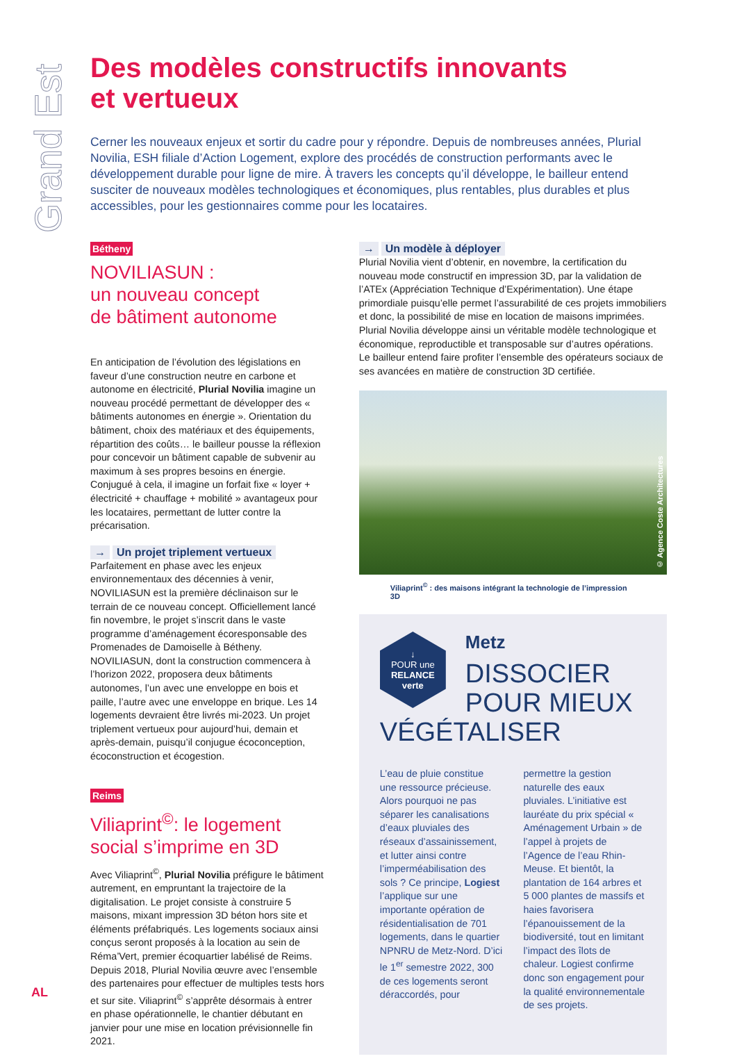Grand Est
Des modèles constructifs innovants
et vertueux
Cerner les nouveaux enjeux et sortir du cadre pour y répondre. Depuis de nombreuses années, Plurial Novilia, ESH filiale d’Action Logement, explore des procédés de construction performants avec le développement durable pour ligne de mire. À travers les concepts qu’il développe, le bailleur entend susciter de nouveaux modèles technologiques et économiques, plus rentables, plus durables et plus accessibles, pour les gestionnaires comme pour les locataires.
Bétheny
NOVILIASUN :
un nouveau concept
de bâtiment autonome
En anticipation de l’évolution des législations en faveur d’une construction neutre en carbone et autonome en électricité, Plurial Novilia imagine un nouveau procédé permettant de développer des « bâtiments autonomes en énergie ». Orientation du bâtiment, choix des matériaux et des équipements, répartition des coûts… le bailleur pousse la réflexion pour concevoir un bâtiment capable de subvenir au maximum à ses propres besoins en énergie. Conjugué à cela, il imagine un forfait fixe « loyer + électricité + chauffage + mobilité » avantageux pour les locataires, permettant de lutter contre la précarisation.
→ Un projet triplement vertueux
Parfaitement en phase avec les enjeux environnementaux des décennies à venir, NOVILIASUN est la première déclinaison sur le terrain de ce nouveau concept. Officiellement lancé fin novembre, le projet s’inscrit dans le vaste programme d’aménagement écoresponsable des Promenades de Damoiselle à Bétheny. NOVILIASUN, dont la construction commencera à l’horizon 2022, proposera deux bâtiments autonomes, l’un avec une enveloppe en bois et paille, l’autre avec une enveloppe en brique. Les 14 logements devraient être livrés mi-2023. Un projet triplement vertueux pour aujourd’hui, demain et après-demain, puisqu’il conjugue écoconception, écoconstruction et écogestion.
Reims
Viliaprint<sup>©</sup>: le logement social s’imprime en 3D
Avec Viliaprint<sup>©</sup>, Plurial Novilia préfigure le bâtiment autrement, en empruntant la trajectoire de la digitalisation. Le projet consiste à construire 5 maisons, mixant impression 3D béton hors site et éléments préfabriqués. Les logements sociaux ainsi conçus seront proposés à la location au sein de Réma’Vert, premier écoquartier labélisé de Reims. Depuis 2018, Plurial Novilia œuvre avec l’ensemble des partenaires pour effectuer de multiples tests hors et sur site. Viliaprint<sup>©</sup> s’apprête désormais à entrer en phase opérationnelle, le chantier débutant en janvier pour une mise en location prévisionnelle fin 2021.
→ Un modèle à déployer
Plurial Novilia vient d’obtenir, en novembre, la certification du nouveau mode constructif en impression 3D, par la validation de l’ATEx (Appréciation Technique d’Expérimentation). Une étape primordiale puisqu’elle permet l’assurabilité de ces projets immobiliers et donc, la possibilité de mise en location de maisons imprimées. Plurial Novilia développe ainsi un véritable modèle technologique et économique, reproductible et transposable sur d’autres opérations. Le bailleur entend faire profiter l’ensemble des opérateurs sociaux de ses avancées en matière de construction 3D certifiée.
© Agence Coste Architectures
Viliaprint<sup>©</sup> : des maisons intégrant la technologie de l’impression 3D
↓
POUR une
RELANCE
verte
Metz
DISSOCIER POUR MIEUX VÉGÉTALISER
L’eau de pluie constitue une ressource précieuse. Alors pourquoi ne pas séparer les canalisations d’eaux pluviales des réseaux d’assainissement, et lutter ainsi contre l’imperméabilisation des sols ? Ce principe, Logiest l’applique sur une importante opération de résidentialisation de 701 logements, dans le quartier NPNRU de Metz-Nord. D’ici le 1<sup>er</sup> semestre 2022, 300 de ces logements seront déraccordés, pour permettre la gestion naturelle des eaux pluviales. L’initiative est lauréate du prix spécial « Aménagement Urbain » de l’appel à projets de l’Agence de l’eau Rhin-Meuse. Et bientôt, la plantation de 164 arbres et 5 000 plantes de massifs et haies favorisera l’épanouissement de la biodiversité, tout en limitant l’impact des îlots de chaleur. Logiest confirme donc son engagement pour la qualité environnementale de ses projets.
AL